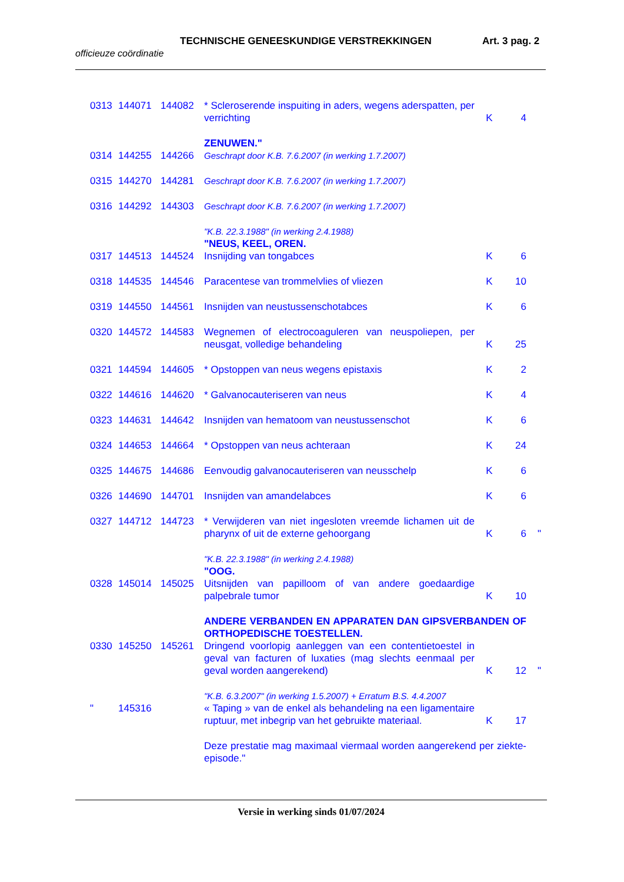TECHNISCHE GENEESKUNDIGE VERSTREKKINGEN Art. 3 pag. 2
officieuze coördinatie
| 0313 | 144071 | 144082 | * Scleroserende inspuiting in aders, wegens aderspatten, per verrichting | K | 4 | |
| | | | ZENUWEN." | | | |
| 0314 | 144255 | 144266 | Geschrapt door K.B. 7.6.2007 (in werking 1.7.2007) | | | |
| 0315 | 144270 | 144281 | Geschrapt door K.B. 7.6.2007 (in werking 1.7.2007) | | | |
| 0316 | 144292 | 144303 | Geschrapt door K.B. 7.6.2007 (in werking 1.7.2007) | | | |
| | | | "K.B. 22.3.1988" (in werking 2.4.1988) "NEUS, KEEL, OREN. | | | |
| 0317 | 144513 | 144524 | Insnijding van tongabces | K | 6 | |
| 0318 | 144535 | 144546 | Paracentese van trommelvlies of vliezen | K | 10 | |
| 0319 | 144550 | 144561 | Insnijden van neustussenschotabces | K | 6 | |
| 0320 | 144572 | 144583 | Wegnemen of electrocoaguleren van neuspoliepen, per neusgat, volledige behandeling | K | 25 | |
| 0321 | 144594 | 144605 | * Opstoppen van neus wegens epistaxis | K | 2 | |
| 0322 | 144616 | 144620 | * Galvanocauteriseren van neus | K | 4 | |
| 0323 | 144631 | 144642 | Insnijden van hematoom van neustussenschot | K | 6 | |
| 0324 | 144653 | 144664 | * Opstoppen van neus achteraan | K | 24 | |
| 0325 | 144675 | 144686 | Eenvoudig galvanocauteriseren van neusschelp | K | 6 | |
| 0326 | 144690 | 144701 | Insnijden van amandelabces | K | 6 | |
| 0327 | 144712 | 144723 | * Verwijderen van niet ingesloten vreemde lichamen uit de pharynx of uit de externe gehoorgang | K | 6 | " |
| | | | "K.B. 22.3.1988" (in werking 2.4.1988) "OOG. | | | |
| 0328 | 145014 | 145025 | Uitsnijden van papilloom of van andere goedaardige palpebrale tumor | K | 10 | |
| | | | ANDERE VERBANDEN EN APPARATEN DAN GIPSVERBANDEN OF ORTHOPEDISCHE TOESTELLEN. | | | |
| 0330 | 145250 | 145261 | Dringend voorlopig aanleggen van een contentietoestel in geval van facturen of luxaties (mag slechts eenmaal per geval worden aangerekend) | K | 12 | " |
| | | | "K.B. 6.3.2007" (in werking 1.5.2007) + Erratum B.S. 4.4.2007 | | | |
| " | 145316 | | « Taping » van de enkel als behandeling na een ligamentaire ruptuur, met inbegrip van het gebruikte materiaal. | K | 17 | |
| | | | Deze prestatie mag maximaal viermaal worden aangerekend per ziekte-episode." | | | |
Versie in werking sinds 01/07/2024